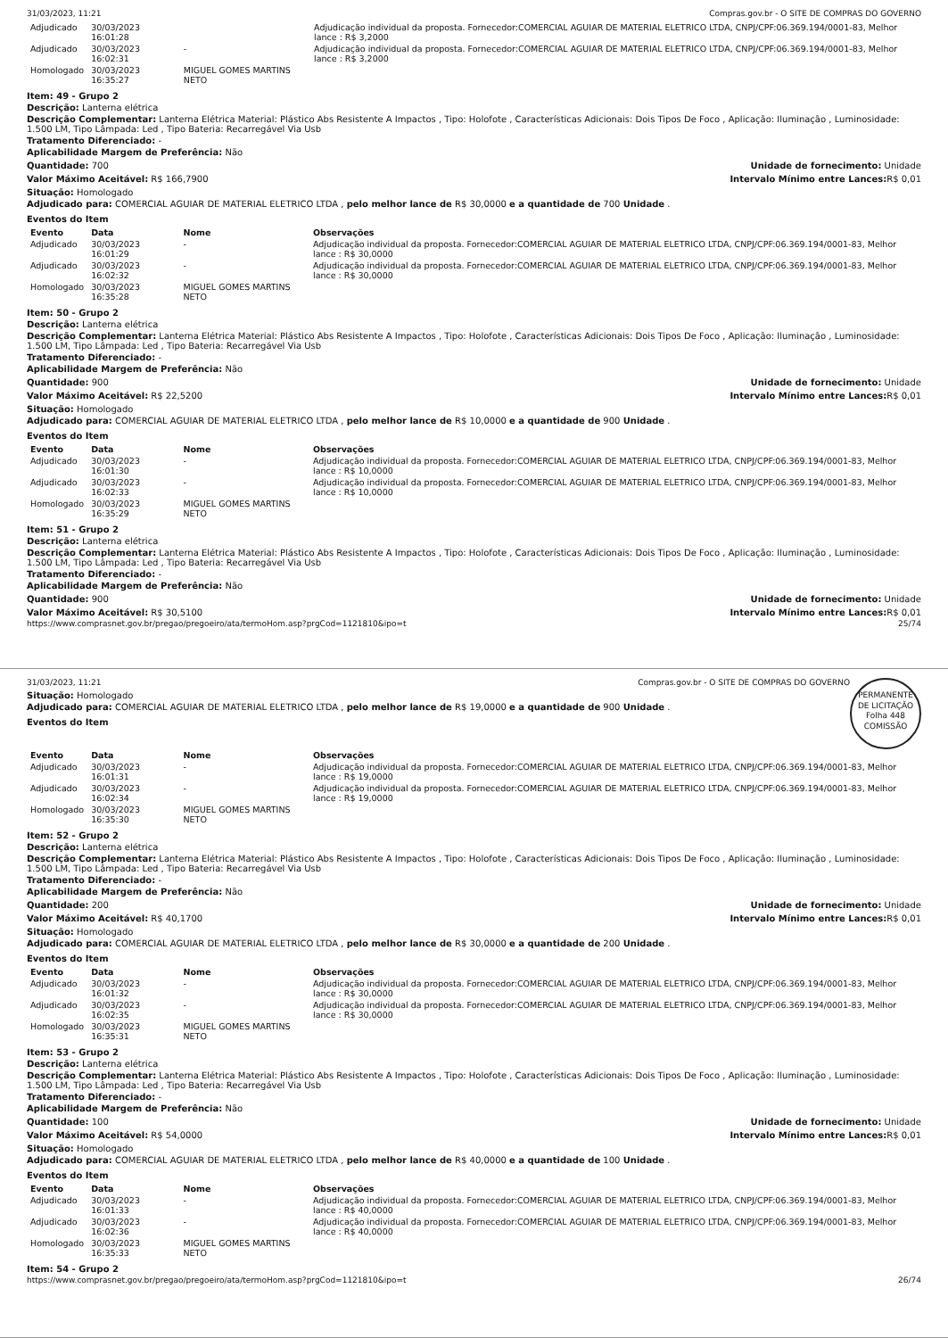31/03/2023, 11:21 Compras.gov.br - O SITE DE COMPRAS DO GOVERNO
| Adjudicado | 30/03/2023 16:01:28 | | Adjudicação individual da proposta. Fornecedor:COMERCIAL AGUIAR DE MATERIAL ELETRICO LTDA, CNPJ/CPF:06.369.194/0001-83, Melhor lance : R$ 3,2000 |
| Adjudicado | 30/03/2023 16:02:31 | - | Adjudicação individual da proposta. Fornecedor:COMERCIAL AGUIAR DE MATERIAL ELETRICO LTDA, CNPJ/CPF:06.369.194/0001-83, Melhor lance : R$ 3,2000 |
| Homologado | 30/03/2023 16:35:27 | MIGUEL GOMES MARTINS NETO | |
Item: 49 - Grupo 2
Descrição: Lanterna elétrica
Descrição Complementar: Lanterna Elétrica Material: Plástico Abs Resistente A Impactos , Tipo: Holofote , Características Adicionais: Dois Tipos De Foco , Aplicação: Iluminação , Luminosidade: 1.500 LM, Tipo Lâmpada: Led , Tipo Bateria: Recarregável Via Usb
Tratamento Diferenciado: -
Aplicabilidade Margem de Preferência: Não
Quantidade: 700 Unidade de fornecimento: Unidade
Valor Máximo Aceitável: R$ 166,7900
Intervalo Mínimo entre Lances: R$ 0,01
Situação: Homologado
Adjudicado para: COMERCIAL AGUIAR DE MATERIAL ELETRICO LTDA , pelo melhor lance de R$ 30,0000 e a quantidade de 700 Unidade .
Eventos do Item
| Evento | Data | Nome | Observações |
| --- | --- | --- | --- |
| Adjudicado | 30/03/2023 16:01:29 | - | Adjudicação individual da proposta. Fornecedor:COMERCIAL AGUIAR DE MATERIAL ELETRICO LTDA, CNPJ/CPF:06.369.194/0001-83, Melhor lance : R$ 30,0000 |
| Adjudicado | 30/03/2023 16:02:32 | - | Adjudicação individual da proposta. Fornecedor:COMERCIAL AGUIAR DE MATERIAL ELETRICO LTDA, CNPJ/CPF:06.369.194/0001-83, Melhor lance : R$ 30,0000 |
| Homologado | 30/03/2023 16:35:28 | MIGUEL GOMES MARTINS NETO | |
Item: 50 - Grupo 2
Descrição: Lanterna elétrica
Descrição Complementar: Lanterna Elétrica Material: Plástico Abs Resistente A Impactos , Tipo: Holofote , Características Adicionais: Dois Tipos De Foco , Aplicação: Iluminação , Luminosidade: 1.500 LM, Tipo Lâmpada: Led , Tipo Bateria: Recarregável Via Usb
Tratamento Diferenciado: -
Aplicabilidade Margem de Preferência: Não
Quantidade: 900 Unidade de fornecimento: Unidade
Valor Máximo Aceitável: R$ 22,5200
Intervalo Mínimo entre Lances: R$ 0,01
Situação: Homologado
Adjudicado para: COMERCIAL AGUIAR DE MATERIAL ELETRICO LTDA , pelo melhor lance de R$ 10,0000 e a quantidade de 900 Unidade .
Eventos do Item
| Evento | Data | Nome | Observações |
| --- | --- | --- | --- |
| Adjudicado | 30/03/2023 16:01:30 | - | Adjudicação individual da proposta. Fornecedor:COMERCIAL AGUIAR DE MATERIAL ELETRICO LTDA, CNPJ/CPF:06.369.194/0001-83, Melhor lance : R$ 10,0000 |
| Adjudicado | 30/03/2023 16:02:33 | - | Adjudicação individual da proposta. Fornecedor:COMERCIAL AGUIAR DE MATERIAL ELETRICO LTDA, CNPJ/CPF:06.369.194/0001-83, Melhor lance : R$ 10,0000 |
| Homologado | 30/03/2023 16:35:29 | MIGUEL GOMES MARTINS NETO | |
Item: 51 - Grupo 2
Descrição: Lanterna elétrica
Descrição Complementar: Lanterna Elétrica Material: Plástico Abs Resistente A Impactos , Tipo: Holofote , Características Adicionais: Dois Tipos De Foco , Aplicação: Iluminação , Luminosidade: 1.500 LM, Tipo Lâmpada: Led , Tipo Bateria: Recarregável Via Usb
Tratamento Diferenciado: -
Aplicabilidade Margem de Preferência: Não
Quantidade: 900 Unidade de fornecimento: Unidade
Valor Máximo Aceitável: R$ 30,5100
Intervalo Mínimo entre Lances: R$ 0,01
https://www.comprasnet.gov.br/pregao/pregoeiro/ata/termoHom.asp?prgCod=1121810&ipo=t 25/74
PERMANENTE DE LICITAÇÃO
Folha 448
COMISSÃO
31/03/2023, 11:21 Compras.gov.br - O SITE DE COMPRAS DO GOVERNO
Situação: Homologado
Adjudicado para: COMERCIAL AGUIAR DE MATERIAL ELETRICO LTDA , pelo melhor lance de R$ 19,0000 e a quantidade de 900 Unidade .
Eventos do Item
| Evento | Data | Nome | Observações |
| --- | --- | --- | --- |
| Adjudicado | 30/03/2023 16:01:31 | - | Adjudicação individual da proposta. Fornecedor:COMERCIAL AGUIAR DE MATERIAL ELETRICO LTDA, CNPJ/CPF:06.369.194/0001-83, Melhor lance : R$ 19,0000 |
| Adjudicado | 30/03/2023 16:02:34 | - | Adjudicação individual da proposta. Fornecedor:COMERCIAL AGUIAR DE MATERIAL ELETRICO LTDA, CNPJ/CPF:06.369.194/0001-83, Melhor lance : R$ 19,0000 |
| Homologado | 30/03/2023 16:35:30 | MIGUEL GOMES MARTINS NETO | |
Item: 52 - Grupo 2
Descrição: Lanterna elétrica
Descrição Complementar: Lanterna Elétrica Material: Plástico Abs Resistente A Impactos , Tipo: Holofote , Características Adicionais: Dois Tipos De Foco , Aplicação: Iluminação , Luminosidade: 1.500 LM, Tipo Lâmpada: Led , Tipo Bateria: Recarregável Via Usb
Tratamento Diferenciado: -
Aplicabilidade Margem de Preferência: Não
Quantidade: 200 Unidade de fornecimento: Unidade
Valor Máximo Aceitável: R$ 40,1700
Intervalo Mínimo entre Lances: R$ 0,01
Situação: Homologado
Adjudicado para: COMERCIAL AGUIAR DE MATERIAL ELETRICO LTDA , pelo melhor lance de R$ 30,0000 e a quantidade de 200 Unidade .
Eventos do Item
| Evento | Data | Nome | Observações |
| --- | --- | --- | --- |
| Adjudicado | 30/03/2023 16:01:32 | - | Adjudicação individual da proposta. Fornecedor:COMERCIAL AGUIAR DE MATERIAL ELETRICO LTDA, CNPJ/CPF:06.369.194/0001-83, Melhor lance : R$ 30,0000 |
| Adjudicado | 30/03/2023 16:02:35 | - | Adjudicação individual da proposta. Fornecedor:COMERCIAL AGUIAR DE MATERIAL ELETRICO LTDA, CNPJ/CPF:06.369.194/0001-83, Melhor lance : R$ 30,0000 |
| Homologado | 30/03/2023 16:35:31 | MIGUEL GOMES MARTINS NETO | |
Item: 53 - Grupo 2
Descrição: Lanterna elétrica
Descrição Complementar: Lanterna Elétrica Material: Plástico Abs Resistente A Impactos , Tipo: Holofote , Características Adicionais: Dois Tipos De Foco , Aplicação: Iluminação , Luminosidade: 1.500 LM, Tipo Lâmpada: Led , Tipo Bateria: Recarregável Via Usb
Tratamento Diferenciado: -
Aplicabilidade Margem de Preferência: Não
Quantidade: 100 Unidade de fornecimento: Unidade
Valor Máximo Aceitável: R$ 54,0000
Intervalo Mínimo entre Lances: R$ 0,01
Situação: Homologado
Adjudicado para: COMERCIAL AGUIAR DE MATERIAL ELETRICO LTDA , pelo melhor lance de R$ 40,0000 e a quantidade de 100 Unidade .
Eventos do Item
| Evento | Data | Nome | Observações |
| --- | --- | --- | --- |
| Adjudicado | 30/03/2023 16:01:33 | - | Adjudicação individual da proposta. Fornecedor:COMERCIAL AGUIAR DE MATERIAL ELETRICO LTDA, CNPJ/CPF:06.369.194/0001-83, Melhor lance : R$ 40,0000 |
| Adjudicado | 30/03/2023 16:02:36 | - | Adjudicação individual da proposta. Fornecedor:COMERCIAL AGUIAR DE MATERIAL ELETRICO LTDA, CNPJ/CPF:06.369.194/0001-83, Melhor lance : R$ 40,0000 |
| Homologado | 30/03/2023 16:35:33 | MIGUEL GOMES MARTINS NETO | |
Item: 54 - Grupo 2
https://www.comprasnet.gov.br/pregao/pregoeiro/ata/termoHom.asp?prgCod=1121810&ipo=t 26/74